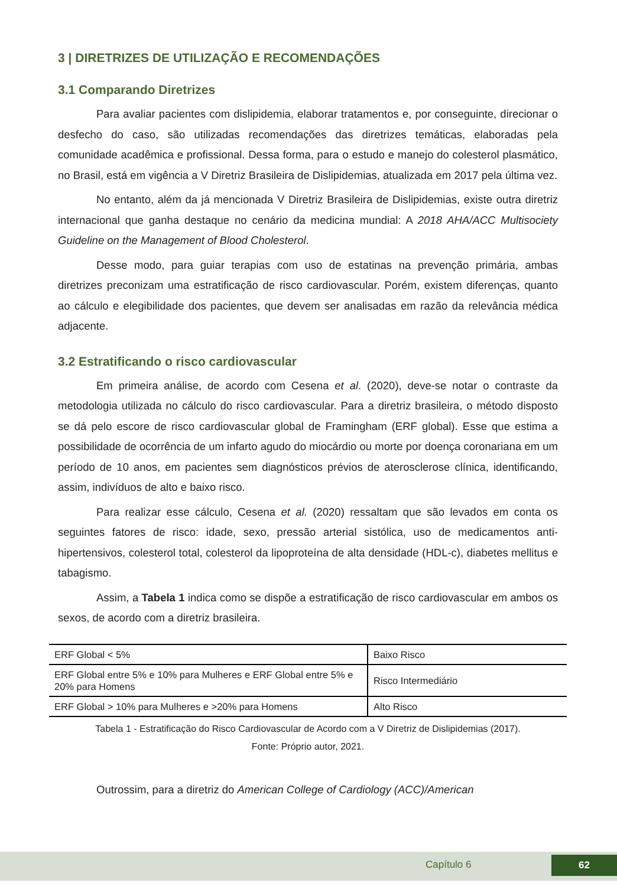3 | DIRETRIZES DE UTILIZAÇÃO E RECOMENDAÇÕES
3.1 Comparando Diretrizes
Para avaliar pacientes com dislipidemia, elaborar tratamentos e, por conseguinte, direcionar o desfecho do caso, são utilizadas recomendações das diretrizes temáticas, elaboradas pela comunidade acadêmica e profissional. Dessa forma, para o estudo e manejo do colesterol plasmático, no Brasil, está em vigência a V Diretriz Brasileira de Dislipidemias, atualizada em 2017 pela última vez.
No entanto, além da já mencionada V Diretriz Brasileira de Dislipidemias, existe outra diretriz internacional que ganha destaque no cenário da medicina mundial: A 2018 AHA/ACC Multisociety Guideline on the Management of Blood Cholesterol.
Desse modo, para guiar terapias com uso de estatinas na prevenção primária, ambas diretrizes preconizam uma estratificação de risco cardiovascular. Porém, existem diferenças, quanto ao cálculo e elegibilidade dos pacientes, que devem ser analisadas em razão da relevância médica adjacente.
3.2 Estratificando o risco cardiovascular
Em primeira análise, de acordo com Cesena et al. (2020), deve-se notar o contraste da metodologia utilizada no cálculo do risco cardiovascular. Para a diretriz brasileira, o método disposto se dá pelo escore de risco cardiovascular global de Framingham (ERF global). Esse que estima a possibilidade de ocorrência de um infarto agudo do miocárdio ou morte por doença coronariana em um período de 10 anos, em pacientes sem diagnósticos prévios de aterosclerose clínica, identificando, assim, indivíduos de alto e baixo risco.
Para realizar esse cálculo, Cesena et al. (2020) ressaltam que são levados em conta os seguintes fatores de risco: idade, sexo, pressão arterial sistólica, uso de medicamentos anti-hipertensivos, colesterol total, colesterol da lipoproteína de alta densidade (HDL-c), diabetes mellitus e tabagismo.
Assim, a Tabela 1 indica como se dispõe a estratificação de risco cardiovascular em ambos os sexos, de acordo com a diretriz brasileira.
| ERF Global < 5% | Baixo Risco |
| ERF Global entre 5% e 10% para Mulheres e ERF Global entre 5% e 20% para Homens | Risco Intermediário |
| ERF Global > 10% para Mulheres e >20% para Homens | Alto Risco |
Tabela 1 - Estratificação do Risco Cardiovascular de Acordo com a V Diretriz de Dislipidemias (2017).
Fonte: Próprio autor, 2021.
Outrossim, para a diretriz do American College of Cardiology (ACC)/American
Capítulo 6 62